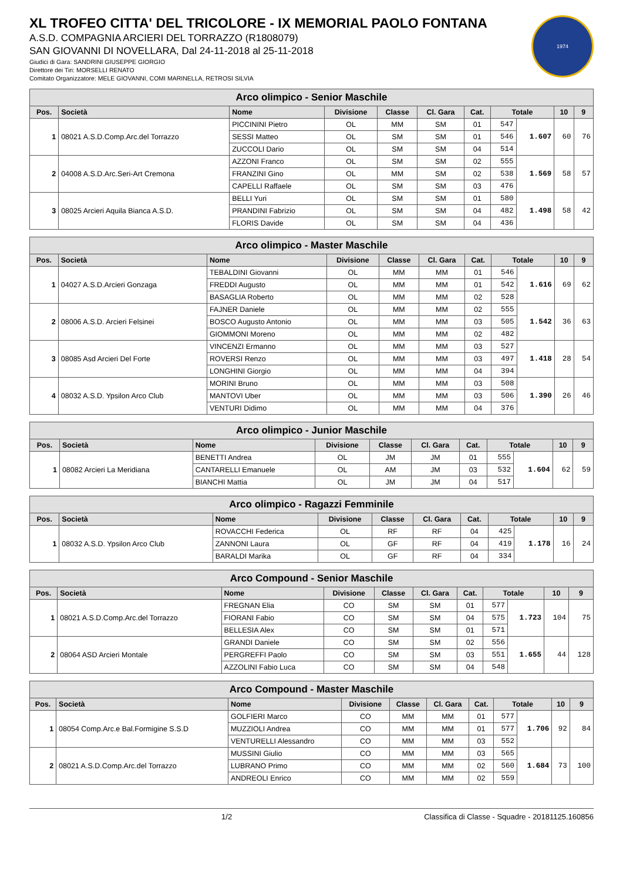1974
XL TROFEO CITTA' DEL TRICOLORE - IX MEMORIAL PAOLO FONTANA
A.S.D. COMPAGNIA ARCIERI DEL TORRAZZO (R1808079)
SAN GIOVANNI DI NOVELLARA, Dal 24-11-2018 al 25-11-2018
Giudici di Gara: SANDRINI GIUSEPPE GIORGIO
Direttore dei Tiri: MORSELLI RENATO
Comitato Organizzatore: MELE GIOVANNI, COMI MARINELLA, RETROSI SILVIA
| Arco olimpico - Senior Maschile | | | | | | | | | | |
| --- | --- | --- | --- | --- | --- | --- | --- | --- | --- | --- |
| Pos. | Società | Nome | Divisione | Classe | Cl. Gara | Cat. | Totale | | 10 | 9 |
| 1 | 08021 A.S.D.Comp.Arc.del Torrazzo | PICCININI Pietro | OL | MM | SM | 01 | 547 | 1.607 | 60 | 76 |
| | | SESSI Matteo | OL | SM | SM | 01 | 546 | | | |
| | | ZUCCOLI Dario | OL | SM | SM | 04 | 514 | | | |
| 2 | 04008 A.S.D.Arc.Seri-Art Cremona | AZZONI Franco | OL | SM | SM | 02 | 555 | 1.569 | 58 | 57 |
| | | FRANZINI Gino | OL | MM | SM | 02 | 538 | | | |
| | | CAPELLI Raffaele | OL | SM | SM | 03 | 476 | | | |
| 3 | 08025 Arcieri Aquila Bianca A.S.D. | BELLI Yuri | OL | SM | SM | 01 | 580 | 1.498 | 58 | 42 |
| | | PRANDINI Fabrizio | OL | SM | SM | 04 | 482 | | | |
| | | FLORIS Davide | OL | SM | SM | 04 | 436 | | | |
| Arco olimpico - Master Maschile | | | | | | | | | | |
| --- | --- | --- | --- | --- | --- | --- | --- | --- | --- | --- |
| Pos. | Società | Nome | Divisione | Classe | Cl. Gara | Cat. | Totale | | 10 | 9 |
| 1 | 04027 A.S.D.Arcieri Gonzaga | TEBALDINI Giovanni | OL | MM | MM | 01 | 546 | 1.616 | 69 | 62 |
| | | FREDDI Augusto | OL | MM | MM | 01 | 542 | | | |
| | | BASAGLIA Roberto | OL | MM | MM | 02 | 528 | | | |
| 2 | 08006 A.S.D. Arcieri Felsinei | FAJNER Daniele | OL | MM | MM | 02 | 555 | 1.542 | 36 | 63 |
| | | BOSCO Augusto Antonio | OL | MM | MM | 03 | 505 | | | |
| | | GIOMMONI Moreno | OL | MM | MM | 02 | 482 | | | |
| 3 | 08085 Asd Arcieri Del Forte | VINCENZI Ermanno | OL | MM | MM | 03 | 527 | 1.418 | 28 | 54 |
| | | ROVERSI Renzo | OL | MM | MM | 03 | 497 | | | |
| | | LONGHINI Giorgio | OL | MM | MM | 04 | 394 | | | |
| 4 | 08032 A.S.D. Ypsilon Arco Club | MORINI Bruno | OL | MM | MM | 03 | 508 | 1.390 | 26 | 46 |
| | | MANTOVI Uber | OL | MM | MM | 03 | 506 | | | |
| | | VENTURI Didimo | OL | MM | MM | 04 | 376 | | | |
| Arco olimpico - Junior Maschile | | | | | | | | | | |
| --- | --- | --- | --- | --- | --- | --- | --- | --- | --- | --- |
| Pos. | Società | Nome | Divisione | Classe | Cl. Gara | Cat. | Totale | | 10 | 9 |
| 1 | 08082 Arcieri La Meridiana | BENETTI Andrea | OL | JM | JM | 01 | 555 | 1.604 | 62 | 59 |
| | | CANTARELLI Emanuele | OL | AM | JM | 03 | 532 | | | |
| | | BIANCHI Mattia | OL | JM | JM | 04 | 517 | | | |
| Arco olimpico - Ragazzi Femminile | | | | | | | | | | |
| --- | --- | --- | --- | --- | --- | --- | --- | --- | --- | --- |
| Pos. | Società | Nome | Divisione | Classe | Cl. Gara | Cat. | Totale | | 10 | 9 |
| 1 | 08032 A.S.D. Ypsilon Arco Club | ROVACCHI Federica | OL | RF | RF | 04 | 425 | 1.178 | 16 | 24 |
| | | ZANNONI Laura | OL | GF | RF | 04 | 419 | | | |
| | | BARALDI Marika | OL | GF | RF | 04 | 334 | | | |
| Arco Compound - Senior Maschile | | | | | | | | | | |
| --- | --- | --- | --- | --- | --- | --- | --- | --- | --- | --- |
| Pos. | Società | Nome | Divisione | Classe | Cl. Gara | Cat. | Totale | | 10 | 9 |
| 1 | 08021 A.S.D.Comp.Arc.del Torrazzo | FREGNAN Elia | CO | SM | SM | 01 | 577 | 1.723 | 104 | 75 |
| | | FIORANI Fabio | CO | SM | SM | 04 | 575 | | | |
| | | BELLESIA Alex | CO | SM | SM | 01 | 571 | | | |
| 2 | 08064 ASD Arcieri Montale | GRANDI Daniele | CO | SM | SM | 02 | 556 | 1.655 | 44 | 128 |
| | | PERGREFFI Paolo | CO | SM | SM | 03 | 551 | | | |
| | | AZZOLINI Fabio Luca | CO | SM | SM | 04 | 548 | | | |
| Arco Compound - Master Maschile | | | | | | | | | | |
| --- | --- | --- | --- | --- | --- | --- | --- | --- | --- | --- |
| Pos. | Società | Nome | Divisione | Classe | Cl. Gara | Cat. | Totale | | 10 | 9 |
| 1 | 08054 Comp.Arc.e Bal.Formigine S.S.D | GOLFIERI Marco | CO | MM | MM | 01 | 577 | 1.706 | 92 | 84 |
| | | MUZZIOLI Andrea | CO | MM | MM | 01 | 577 | | | |
| | | VENTURELLI Alessandro | CO | MM | MM | 03 | 552 | | | |
| 2 | 08021 A.S.D.Comp.Arc.del Torrazzo | MUSSINI Giulio | CO | MM | MM | 03 | 565 | 1.684 | 73 | 100 |
| | | LUBRANO Primo | CO | MM | MM | 02 | 560 | | | |
| | | ANDREOLI Enrico | CO | MM | MM | 02 | 559 | | | |
1/2 Classifica di Classe - Squadre - 20181125.160856